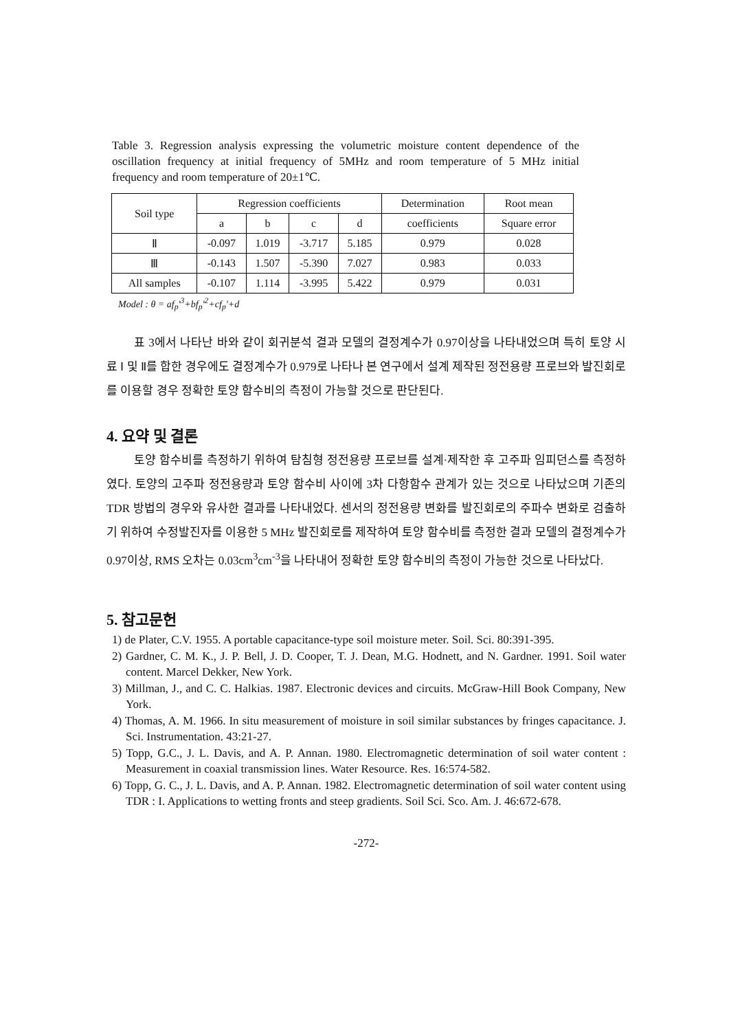Table 3. Regression analysis expressing the volumetric moisture content dependence of the oscillation frequency at initial frequency of 5MHz and room temperature of 5 MHz initial frequency and room temperature of 20±1℃.
| Soil type | Regression coefficients | | | | Determination | Root mean |
| --- | --- | --- | --- | --- | --- | --- |
| | a | b | c | d | coefficients | Square error |
| Ⅱ | -0.097 | 1.019 | -3.717 | 5.185 | 0.979 | 0.028 |
| Ⅲ | -0.143 | 1.507 | -5.390 | 7.027 | 0.983 | 0.033 |
| All samples | -0.107 | 1.114 | -3.995 | 5.422 | 0.979 | 0.031 |
Model : θ = af<sub>p</sub>'<sup>3</sup>+bf<sub>p</sub>'<sup>2</sup>+cf<sub>p</sub>'+d
표 3에서 나타난 바와 같이 회귀분석 결과 모델의 결정계수가 0.97이상을 나타내었으며 특히 토양 시료 Ⅰ 및 Ⅱ를 합한 경우에도 결정계수가 0.979로 나타나 본 연구에서 설계 제작된 정전용량 프로브와 발진회로를 이용할 경우 정확한 토양 함수비의 측정이 가능할 것으로 판단된다.
4. 요약 및 결론
토양 함수비를 측정하기 위하여 탐침형 정전용량 프로브를 설계·제작한 후 고주파 임피던스를 측정하였다. 토양의 고주파 정전용량과 토양 함수비 사이에 3차 다항함수 관계가 있는 것으로 나타났으며 기존의 TDR 방법의 경우와 유사한 결과를 나타내었다. 센서의 정전용량 변화를 발진회로의 주파수 변화로 검출하기 위하여 수정발진자를 이용한 5 MHz 발진회로를 제작하여 토양 함수비를 측정한 결과 모델의 결정계수가 0.97이상, RMS 오차는 0.03cm<sup>3</sup>cm<sup>-3</sup>을 나타내어 정확한 토양 함수비의 측정이 가능한 것으로 나타났다.
5. 참고문헌
1) de Plater, C.V. 1955. A portable capacitance-type soil moisture meter. Soil. Sci. 80:391-395.
2) Gardner, C. M. K., J. P. Bell, J. D. Cooper, T. J. Dean, M.G. Hodnett, and N. Gardner. 1991. Soil water content. Marcel Dekker, New York.
3) Millman, J., and C. C. Halkias. 1987. Electronic devices and circuits. McGraw-Hill Book Company, New York.
4) Thomas, A. M. 1966. In situ measurement of moisture in soil similar substances by fringes capacitance. J. Sci. Instrumentation. 43:21-27.
5) Topp, G.C., J. L. Davis, and A. P. Annan. 1980. Electromagnetic determination of soil water content : Measurement in coaxial transmission lines. Water Resource. Res. 16:574-582.
6) Topp, G. C., J. L. Davis, and A. P. Annan. 1982. Electromagnetic determination of soil water content using TDR : I. Applications to wetting fronts and steep gradients. Soil Sci. Sco. Am. J. 46:672-678.
-272-